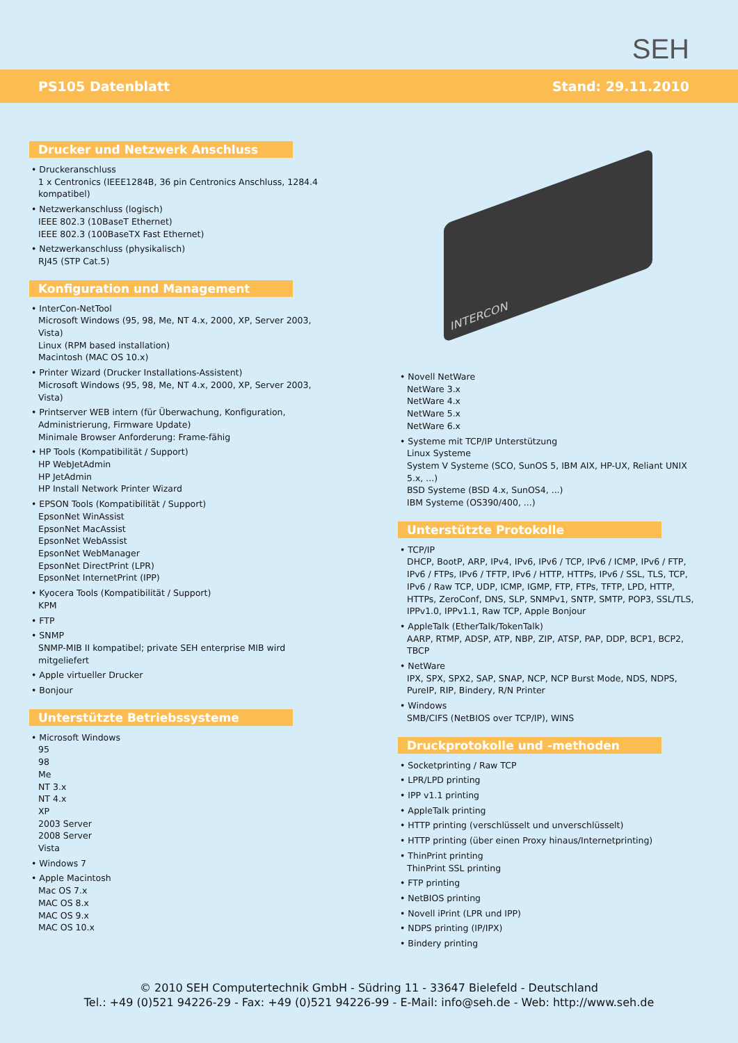SEH
PS105 Datenblatt Stand: 29.11.2010
Drucker und Netzwerk Anschluss
• Druckeranschluss
1 x Centronics (IEEE1284B, 36 pin Centronics Anschluss, 1284.4 kompatibel)
• Netzwerkanschluss (logisch)
IEEE 802.3 (10BaseT Ethernet)
IEEE 802.3 (100BaseTX Fast Ethernet)
• Netzwerkanschluss (physikalisch)
RJ45 (STP Cat.5)
Konfiguration und Management
• InterCon-NetTool
Microsoft Windows (95, 98, Me, NT 4.x, 2000, XP, Server 2003, Vista)
Linux (RPM based installation)
Macintosh (MAC OS 10.x)
• Printer Wizard (Drucker Installations-Assistent)
Microsoft Windows (95, 98, Me, NT 4.x, 2000, XP, Server 2003, Vista)
• Printserver WEB intern (für Überwachung, Konfiguration, Administrierung, Firmware Update)
Minimale Browser Anforderung: Frame-fähig
• HP Tools (Kompatibilität / Support)
HP WebJetAdmin
HP JetAdmin
HP Install Network Printer Wizard
• EPSON Tools (Kompatibilität / Support)
EpsonNet WinAssist
EpsonNet MacAssist
EpsonNet WebAssist
EpsonNet WebManager
EpsonNet DirectPrint (LPR)
EpsonNet InternetPrint (IPP)
• Kyocera Tools (Kompatibilität / Support)
KPM
• FTP
• SNMP
SNMP-MIB II kompatibel; private SEH enterprise MIB wird mitgeliefert
• Apple virtueller Drucker
• Bonjour
Unterstützte Betriebssysteme
• Microsoft Windows
95
98
Me
NT 3.x
NT 4.x
XP
2003 Server
2008 Server
Vista
• Windows 7
• Apple Macintosh
Mac OS 7.x
MAC OS 8.x
MAC OS 9.x
MAC OS 10.x
INTERCON
• Novell NetWare
NetWare 3.x
NetWare 4.x
NetWare 5.x
NetWare 6.x
• Systeme mit TCP/IP Unterstützung
Linux Systeme
System V Systeme (SCO, SunOS 5, IBM AIX, HP-UX, Reliant UNIX 5.x, ...)
BSD Systeme (BSD 4.x, SunOS4, ...)
IBM Systeme (OS390/400, ...)
Unterstützte Protokolle
• TCP/IP
DHCP, BootP, ARP, IPv4, IPv6, IPv6 / TCP, IPv6 / ICMP, IPv6 / FTP, IPv6 / FTPs, IPv6 / TFTP, IPv6 / HTTP, HTTPs, IPv6 / SSL, TLS, TCP, IPv6 / Raw TCP, UDP, ICMP, IGMP, FTP, FTPs, TFTP, LPD, HTTP, HTTPs, ZeroConf, DNS, SLP, SNMPv1, SNTP, SMTP, POP3, SSL/TLS, IPPv1.0, IPPv1.1, Raw TCP, Apple Bonjour
• AppleTalk (EtherTalk/TokenTalk)
AARP, RTMP, ADSP, ATP, NBP, ZIP, ATSP, PAP, DDP, BCP1, BCP2, TBCP
• NetWare
IPX, SPX, SPX2, SAP, SNAP, NCP, NCP Burst Mode, NDS, NDPS, PureIP, RIP, Bindery, R/N Printer
• Windows
SMB/CIFS (NetBIOS over TCP/IP), WINS
Druckprotokolle und -methoden
• Socketprinting / Raw TCP
• LPR/LPD printing
• IPP v1.1 printing
• AppleTalk printing
• HTTP printing (verschlüsselt und unverschlüsselt)
• HTTP printing (über einen Proxy hinaus/Internetprinting)
• ThinPrint printing
ThinPrint SSL printing
• FTP printing
• NetBIOS printing
• Novell iPrint (LPR und IPP)
• NDPS printing (IP/IPX)
• Bindery printing
© 2010 SEH Computertechnik GmbH - Südring 11 - 33647 Bielefeld - Deutschland
Tel.: +49 (0)521 94226-29 - Fax: +49 (0)521 94226-99 - E-Mail: info@seh.de - Web: http://www.seh.de